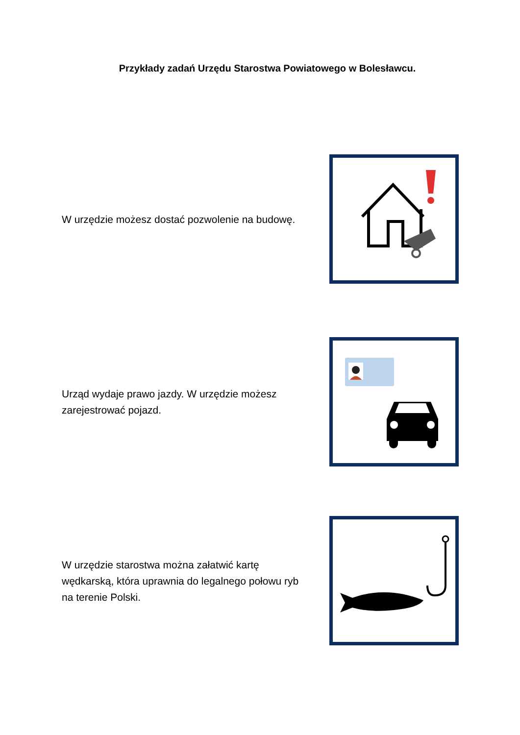Przykłady zadań Urzędu Starostwa Powiatowego w Bolesławcu.
W urzędzie możesz dostać pozwolenie na budowę.
Urząd wydaje prawo jazdy. W urzędzie możesz zarejestrować pojazd.
W urzędzie starostwa można załatwić kartę wędkarską, która uprawnia do legalnego połowu ryb na terenie Polski.